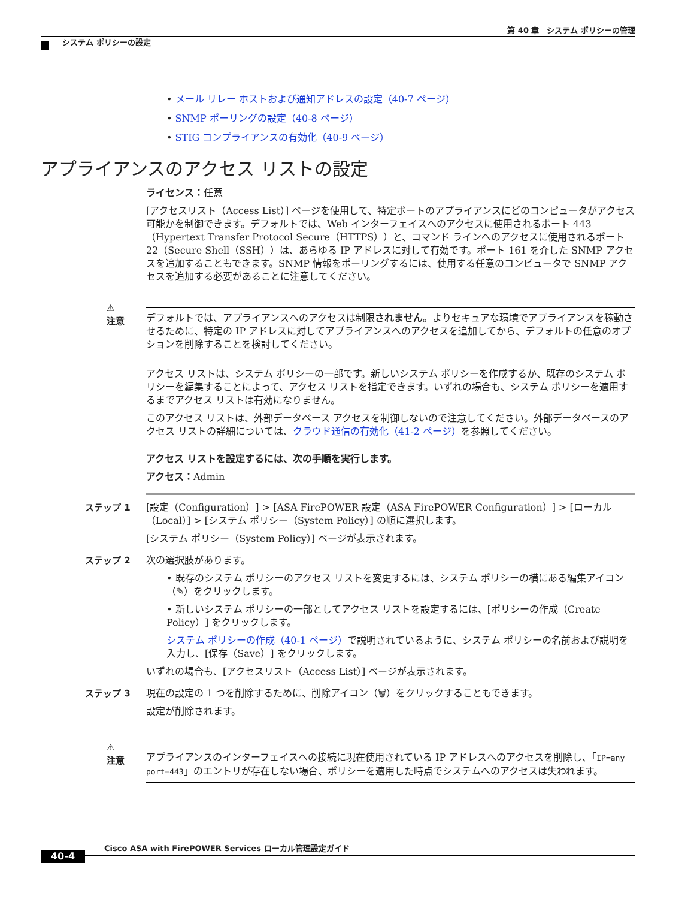第 40 章　システム ポリシーの管理
システム ポリシーの設定
• メール リレー ホストおよび通知アドレスの設定（40-7 ページ）
• SNMP ポーリングの設定（40-8 ページ）
• STIG コンプライアンスの有効化（40-9 ページ）
アプライアンスのアクセス リストの設定
ライセンス：任意
[アクセスリスト（Access List）] ページを使用して、特定ポートのアプライアンスにどのコンピュータがアクセス可能かを制御できます。デフォルトでは、Web インターフェイスへのアクセスに使用されるポート 443（Hypertext Transfer Protocol Secure（HTTPS））と、コマンド ラインへのアクセスに使用されるポート 22（Secure Shell（SSH））は、あらゆる IP アドレスに対して有効です。ポート 161 を介した SNMP アクセスを追加することもできます。SNMP 情報をポーリングするには、使用する任意のコンピュータで SNMP アクセスを追加する必要があることに注意してください。
⚠
注意
デフォルトでは、アプライアンスへのアクセスは制限されません。よりセキュアな環境でアプライアンスを稼動させるために、特定の IP アドレスに対してアプライアンスへのアクセスを追加してから、デフォルトの任意のオプションを削除することを検討してください。
アクセス リストは、システム ポリシーの一部です。新しいシステム ポリシーを作成するか、既存のシステム ポリシーを編集することによって、アクセス リストを指定できます。いずれの場合も、システム ポリシーを適用するまでアクセス リストは有効になりません。
このアクセス リストは、外部データベース アクセスを制御しないので注意してください。外部データベースのアクセス リストの詳細については、クラウド通信の有効化（41-2 ページ）を参照してください。
アクセス リストを設定するには、次の手順を実行します。
アクセス：Admin
ステップ 1 [設定（Configuration）] > [ASA FirePOWER 設定（ASA FirePOWER Configuration）] > [ローカル（Local）] > [システム ポリシー（System Policy）] の順に選択します。
[システム ポリシー（System Policy）] ページが表示されます。
ステップ 2 次の選択肢があります。
• 既存のシステム ポリシーのアクセス リストを変更するには、システム ポリシーの横にある編集アイコン（✎）をクリックします。
• 新しいシステム ポリシーの一部としてアクセス リストを設定するには、[ポリシーの作成（Create Policy）] をクリックします。
システム ポリシーの作成（40-1 ページ）で説明されているように、システム ポリシーの名前および説明を入力し、[保存（Save）] をクリックします。
いずれの場合も、[アクセスリスト（Access List）] ページが表示されます。
ステップ 3 現在の設定の 1 つを削除するために、削除アイコン（🗑）をクリックすることもできます。
設定が削除されます。
⚠
注意
アプライアンスのインターフェイスへの接続に現在使用されている IP アドレスへのアクセスを削除し、「IP=any port=443」のエントリが存在しない場合、ポリシーを適用した時点でシステムへのアクセスは失われます。
Cisco ASA with FirePOWER Services ローカル管理設定ガイド
40-4